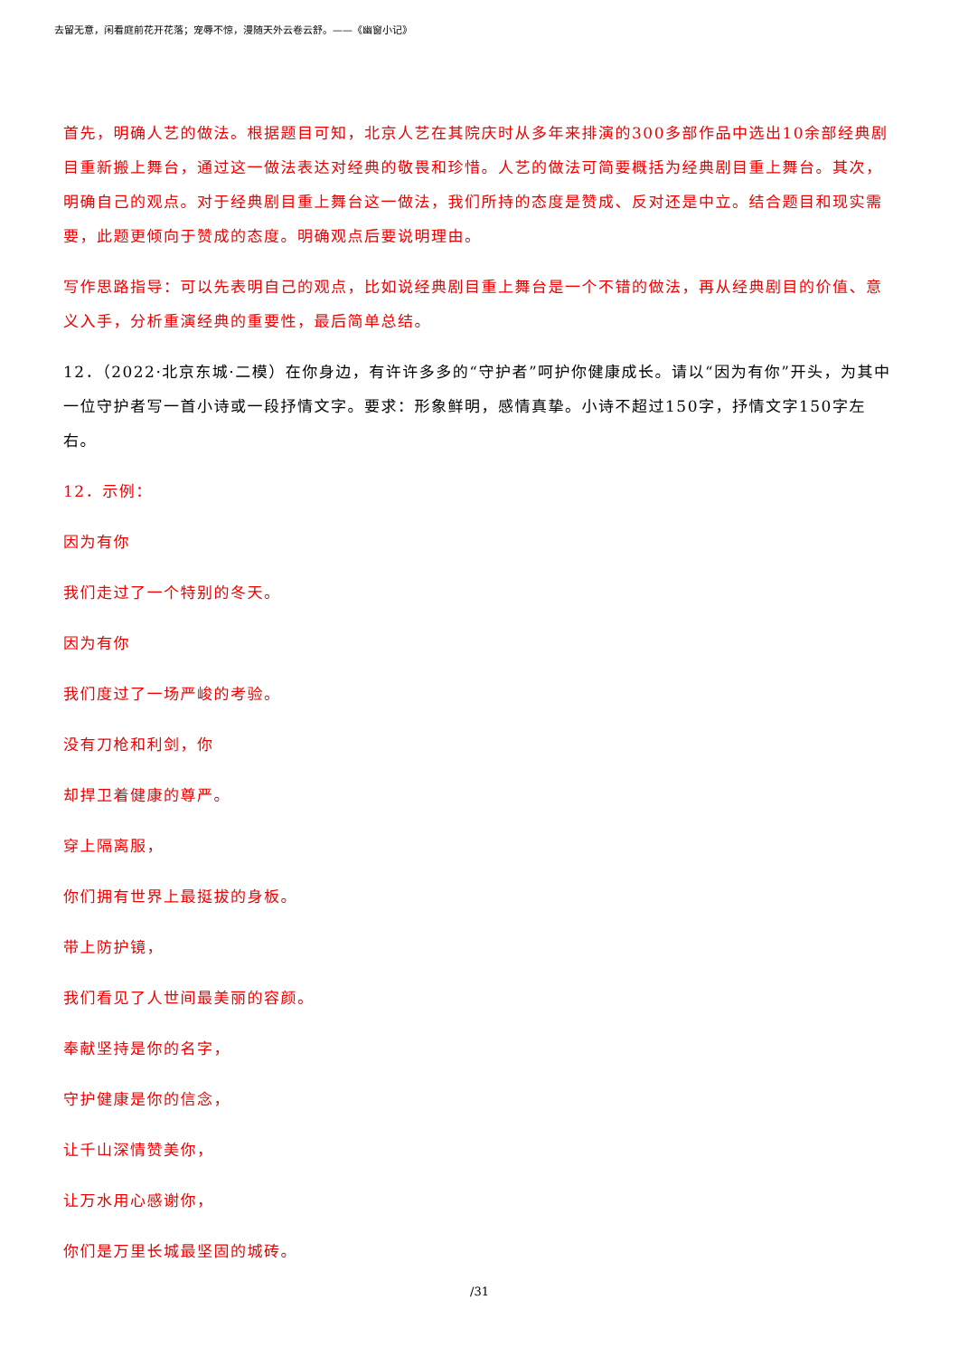去留无意，闲看庭前花开花落；宠辱不惊，漫随天外云卷云舒。——《幽窗小记》
首先，明确人艺的做法。根据题目可知，北京人艺在其院庆时从多年来排演的300多部作品中选出10余部经典剧目重新搬上舞台，通过这一做法表达对经典的敬畏和珍惜。人艺的做法可简要概括为经典剧目重上舞台。其次，明确自己的观点。对于经典剧目重上舞台这一做法，我们所持的态度是赞成、反对还是中立。结合题目和现实需要，此题更倾向于赞成的态度。明确观点后要说明理由。
写作思路指导：可以先表明自己的观点，比如说经典剧目重上舞台是一个不错的做法，再从经典剧目的价值、意义入手，分析重演经典的重要性，最后简单总结。
12．（2022·北京东城·二模）在你身边，有许许多多的“守护者”呵护你健康成长。请以“因为有你”开头，为其中一位守护者写一首小诗或一段抒情文字。要求：形象鲜明，感情真挚。小诗不超过150字，抒情文字150字左右。
12．示例：
因为有你
我们走过了一个特别的冬天。
因为有你
我们度过了一场严峻的考验。
没有刀枪和利剑，你
却捍卫着健康的尊严。
穿上隔离服，
你们拥有世界上最挺拔的身板。
带上防护镜，
我们看见了人世间最美丽的容颜。
奉献坚持是你的名字，
守护健康是你的信念，
让千山深情赞美你，
让万水用心感谢你，
你们是万里长城最坚固的城砖。
/31